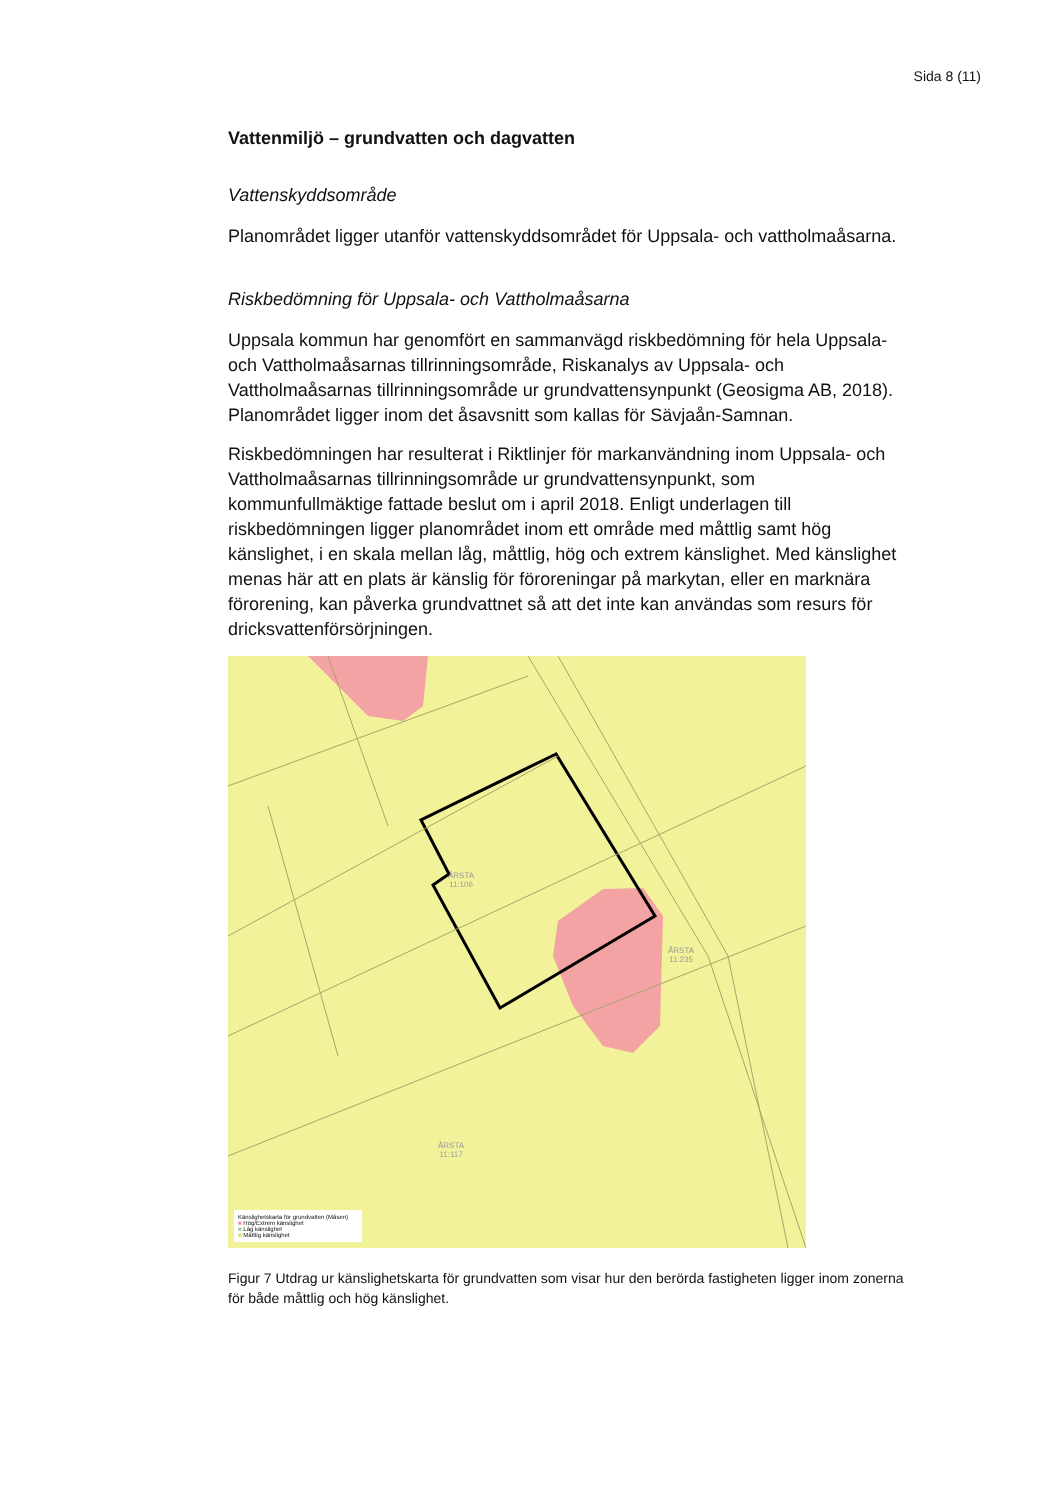Sida 8 (11)
Vattenmiljö – grundvatten och dagvatten
Vattenskyddsområde
Planområdet ligger utanför vattenskyddsområdet för Uppsala- och vattholmaåsarna.
Riskbedömning för Uppsala- och Vattholmaåsarna
Uppsala kommun har genomfört en sammanvägd riskbedömning för hela Uppsala- och Vattholmaåsarnas tillrinningsområde, Riskanalys av Uppsala- och Vattholmaåsarnas tillrinningsområde ur grundvattensynpunkt (Geosigma AB, 2018). Planområdet ligger inom det åsavsnitt som kallas för Sävjaån-Samnan.
Riskbedömningen har resulterat i Riktlinjer för markanvändning inom Uppsala- och Vattholmaåsarnas tillrinningsområde ur grundvattensynpunkt, som kommunfullmäktige fattade beslut om i april 2018. Enligt underlagen till riskbedömningen ligger planområdet inom ett område med måttlig samt hög känslighet, i en skala mellan låg, måttlig, hög och extrem känslighet. Med känslighet menas här att en plats är känslig för föroreningar på markytan, eller en marknära förorening, kan påverka grundvattnet så att det inte kan användas som resurs för dricksvattenförsörjningen.
ÅRSTA
11:106
ÅRSTA
11:235
ÅRSTA
11:117
Känslighetskarta för grundvatten (Måsen)
■ Hög/Extrem känslighet
■ Låg känslighet
■ Måttlig känslighet
Figur 7 Utdrag ur känslighetskarta för grundvatten som visar hur den berörda fastigheten ligger inom zonerna för både måttlig och hög känslighet.